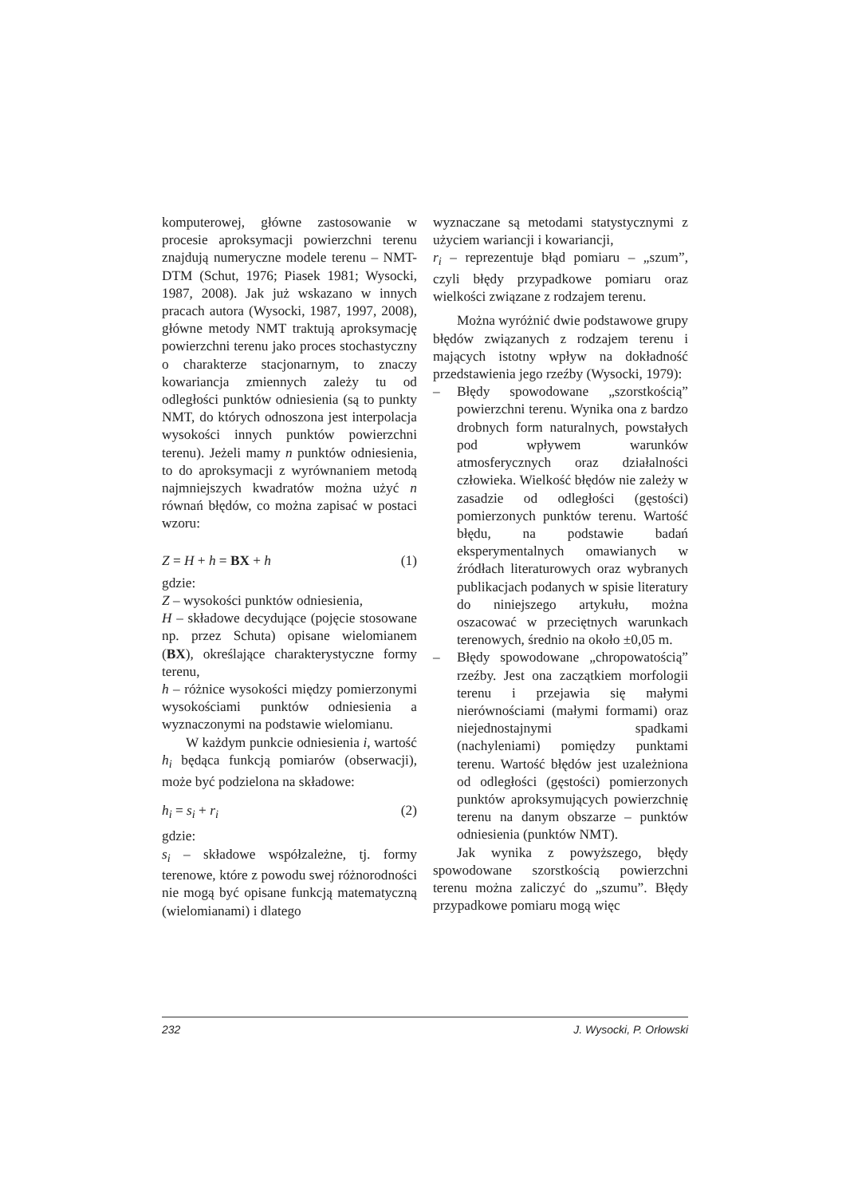komputerowej, główne zastosowanie w procesie aproksymacji powierzchni terenu znajdują numeryczne modele terenu – NMT-DTM (Schut, 1976; Piasek 1981; Wysocki, 1987, 2008). Jak już wskazano w innych pracach autora (Wysocki, 1987, 1997, 2008), główne metody NMT traktują aproksymację powierzchni terenu jako proces stochastyczny o charakterze stacjonarnym, to znaczy kowariancja zmiennych zależy tu od odległości punktów odniesienia (są to punkty NMT, do których odnoszona jest interpolacja wysokości innych punktów powierzchni terenu). Jeżeli mamy n punktów odniesienia, to do aproksymacji z wyrównaniem metodą najmniejszych kwadratów można użyć n równań błędów, co można zapisać w postaci wzoru:
Z = H + h = BX + h (1)
gdzie:
Z – wysokości punktów odniesienia,
H – składowe decydujące (pojęcie stosowane np. przez Schuta) opisane wielomianem (BX), określające charakterystyczne formy terenu,
h – różnice wysokości między pomierzonymi wysokościami punktów odniesienia a wyznaczonymi na podstawie wielomianu.
W każdym punkcie odniesienia i, wartość h<sub>i</sub> będąca funkcją pomiarów (obserwacji), może być podzielona na składowe:
h<sub>i</sub> = s<sub>i</sub> + r<sub>i</sub> (2)
gdzie:
s<sub>i</sub> – składowe współzależne, tj. formy terenowe, które z powodu swej różnorodności nie mogą być opisane funkcją matematyczną (wielomianami) i dlatego
wyznaczane są metodami statystycznymi z użyciem wariancji i kowariancji,
r<sub>i</sub> – reprezentuje błąd pomiaru – „szum”, czyli błędy przypadkowe pomiaru oraz wielkości związane z rodzajem terenu.
Można wyróżnić dwie podstawowe grupy błędów związanych z rodzajem terenu i mających istotny wpływ na dokładność przedstawienia jego rzeźby (Wysocki, 1979):
– Błędy spowodowane „szorstkością” powierzchni terenu. Wynika ona z bardzo drobnych form naturalnych, powstałych pod wpływem warunków atmosferycznych oraz działalności człowieka. Wielkość błędów nie zależy w zasadzie od odległości (gęstości) pomierzonych punktów terenu. Wartość błędu, na podstawie badań eksperymentalnych omawianych w źródłach literaturowych oraz wybranych publikacjach podanych w spisie literatury do niniejszego artykułu, można oszacować w przeciętnych warunkach terenowych, średnio na około ±0,05 m.
– Błędy spowodowane „chropowatością” rzeźby. Jest ona zaczątkiem morfologii terenu i przejawia się małymi nierównościami (małymi formami) oraz niejednostajnymi spadkami (nachyleniami) pomiędzy punktami terenu. Wartość błędów jest uzależniona od odległości (gęstości) pomierzonych punktów aproksymujących powierzchnię terenu na danym obszarze – punktów odniesienia (punktów NMT).
Jak wynika z powyższego, błędy spowodowane szorstkością powierzchni terenu można zaliczyć do „szumu”. Błędy przypadkowe pomiaru mogą więc
232 J. Wysocki, P. Orłowski